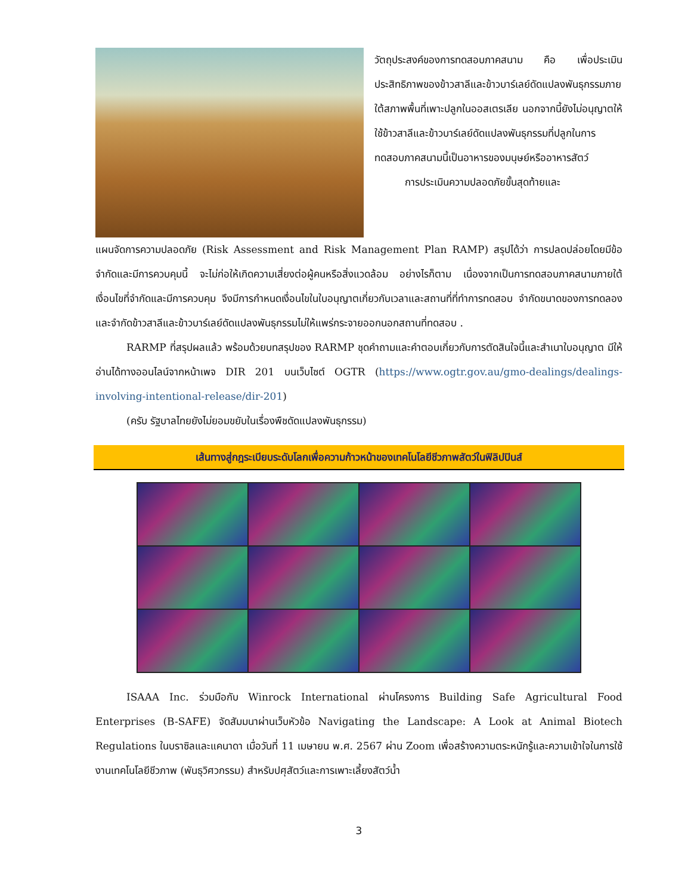วัตถุประสงค์ของการทดสอบภาคสนาม คือ เพื่อประเมินประสิทธิภาพของข้าวสาลีและข้าวบาร์เลย์ดัดแปลงพันธุกรรมภายใต้สภาพพื้นที่เพาะปลูกในออสเตรเลีย นอกจากนี้ยังไม่อนุญาตให้ใช้ข้าวสาลีและข้าวบาร์เลย์ดัดแปลงพันธุกรรมที่ปลูกในการทดสอบภาคสนามนี้เป็นอาหารของมนุษย์หรืออาหารสัตว์
   การประเมินความปลอดภัยขั้นสุดท้ายและ
แผนจัดการความปลอดภัย (Risk Assessment and Risk Management Plan RAMP) สรุปได้ว่า การปลดปล่อยโดยมีข้อจำกัดและมีการควบคุมนี้ จะไม่ก่อให้เกิดความเสี่ยงต่อผู้คนหรือสิ่งแวดล้อม อย่างไรก็ตาม เนื่องจากเป็นการทดสอบภาคสนามภายใต้เงื่อนไขที่จำกัดและมีการควบคุม จึงมีการกำหนดเงื่อนไขในใบอนุญาตเกี่ยวกับเวลาและสถานที่ที่ทำการทดสอบ จำกัดขนาดของการทดลอง และจำกัดข้าวสาลีและข้าวบาร์เลย์ดัดแปลงพันธุกรรมไม่ให้แพร่กระจายออกนอกสถานที่ทดสอบ .
RARMP ที่สรุปผลแล้ว พร้อมด้วยบทสรุปของ RARMP ชุดคำถามและคำตอบเกี่ยวกับการตัดสินใจนี้และสำเนาใบอนุญาต มีให้อ่านได้ทางออนไลน์จากหน้าเพจ DIR 201 บนเว็บไซต์ OGTR (https://www.ogtr.gov.au/gmo-dealings/dealings-involving-intentional-release/dir-201)
(ครับ รัฐบาลไทยยังไม่ยอมขยับในเรื่องพืชดัดแปลงพันธุกรรม)
เส้นทางสู่กฎระเบียบระดับโลกเพื่อความก้าวหน้าของเทคโนโลยีชีวภาพสัตว์ในฟิลิปปินส์
ISAAA Inc. ร่วมมือกับ Winrock International ผ่านโครงการ Building Safe Agricultural Food Enterprises (B-SAFE) จัดสัมมนาผ่านเว็บหัวข้อ Navigating the Landscape: A Look at Animal Biotech Regulations ในบราซิลและแคนาดา เมื่อวันที่ 11 เมษายน พ.ศ. 2567 ผ่าน Zoom เพื่อสร้างความตระหนักรู้และความเข้าใจในการใช้งานเทคโนโลยีชีวภาพ (พันธุวิศวกรรม) สำหรับปศุสัตว์และการเพาะเลี้ยงสัตว์น้ำ
3